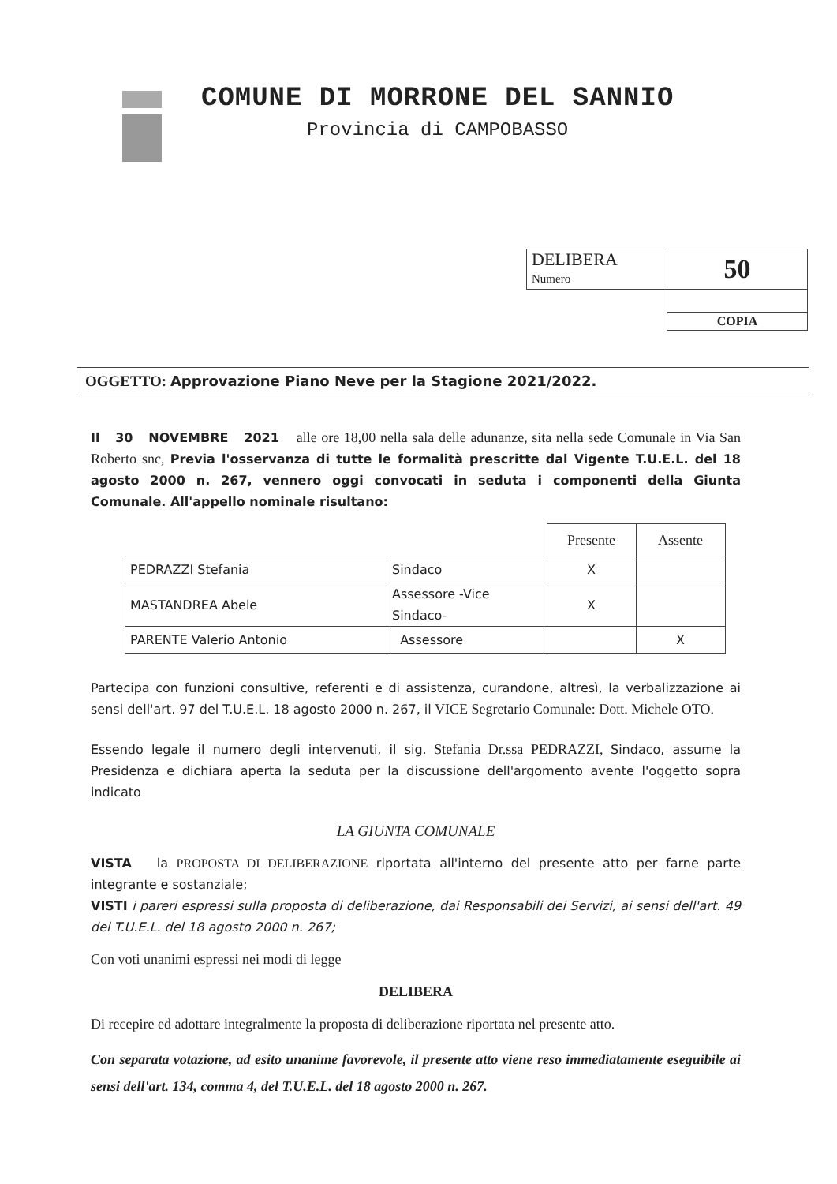COMUNE DI MORRONE DEL SANNIO
Provincia di CAMPOBASSO
| DELIBERA Numero | 50 |
| | COPIA |
OGGETTO: Approvazione Piano Neve per la Stagione 2021/2022.
Il 30 NOVEMBRE 2021 alle ore 18,00 nella sala delle adunanze, sita nella sede Comunale in Via San Roberto snc, Previa l'osservanza di tutte le formalità prescritte dal Vigente T.U.E.L. del 18 agosto 2000 n. 267, vennero oggi convocati in seduta i componenti della Giunta Comunale. All'appello nominale risultano:
| | | Presente | Assente |
| --- | --- | --- | --- |
| PEDRAZZI Stefania | Sindaco | X | |
| MASTANDREA Abele | Assessore -Vice Sindaco- | X | |
| PARENTE Valerio Antonio | Assessore | | X |
Partecipa con funzioni consultive, referenti e di assistenza, curandone, altresì, la verbalizzazione ai sensi dell'art. 97 del T.U.E.L. 18 agosto 2000 n. 267, il VICE Segretario Comunale: Dott. Michele OTO.
Essendo legale il numero degli intervenuti, il sig. Stefania Dr.ssa PEDRAZZI, Sindaco, assume la Presidenza e dichiara aperta la seduta per la discussione dell'argomento avente l'oggetto sopra indicato
LA GIUNTA COMUNALE
VISTA la PROPOSTA DI DELIBERAZIONE riportata all'interno del presente atto per farne parte integrante e sostanziale;
VISTI i pareri espressi sulla proposta di deliberazione, dai Responsabili dei Servizi, ai sensi dell'art. 49 del T.U.E.L. del 18 agosto 2000 n. 267;
Con voti unanimi espressi nei modi di legge
DELIBERA
Di recepire ed adottare integralmente la proposta di deliberazione riportata nel presente atto.
Con separata votazione, ad esito unanime favorevole, il presente atto viene reso immediatamente eseguibile ai sensi dell'art. 134, comma 4, del T.U.E.L. del 18 agosto 2000 n. 267.